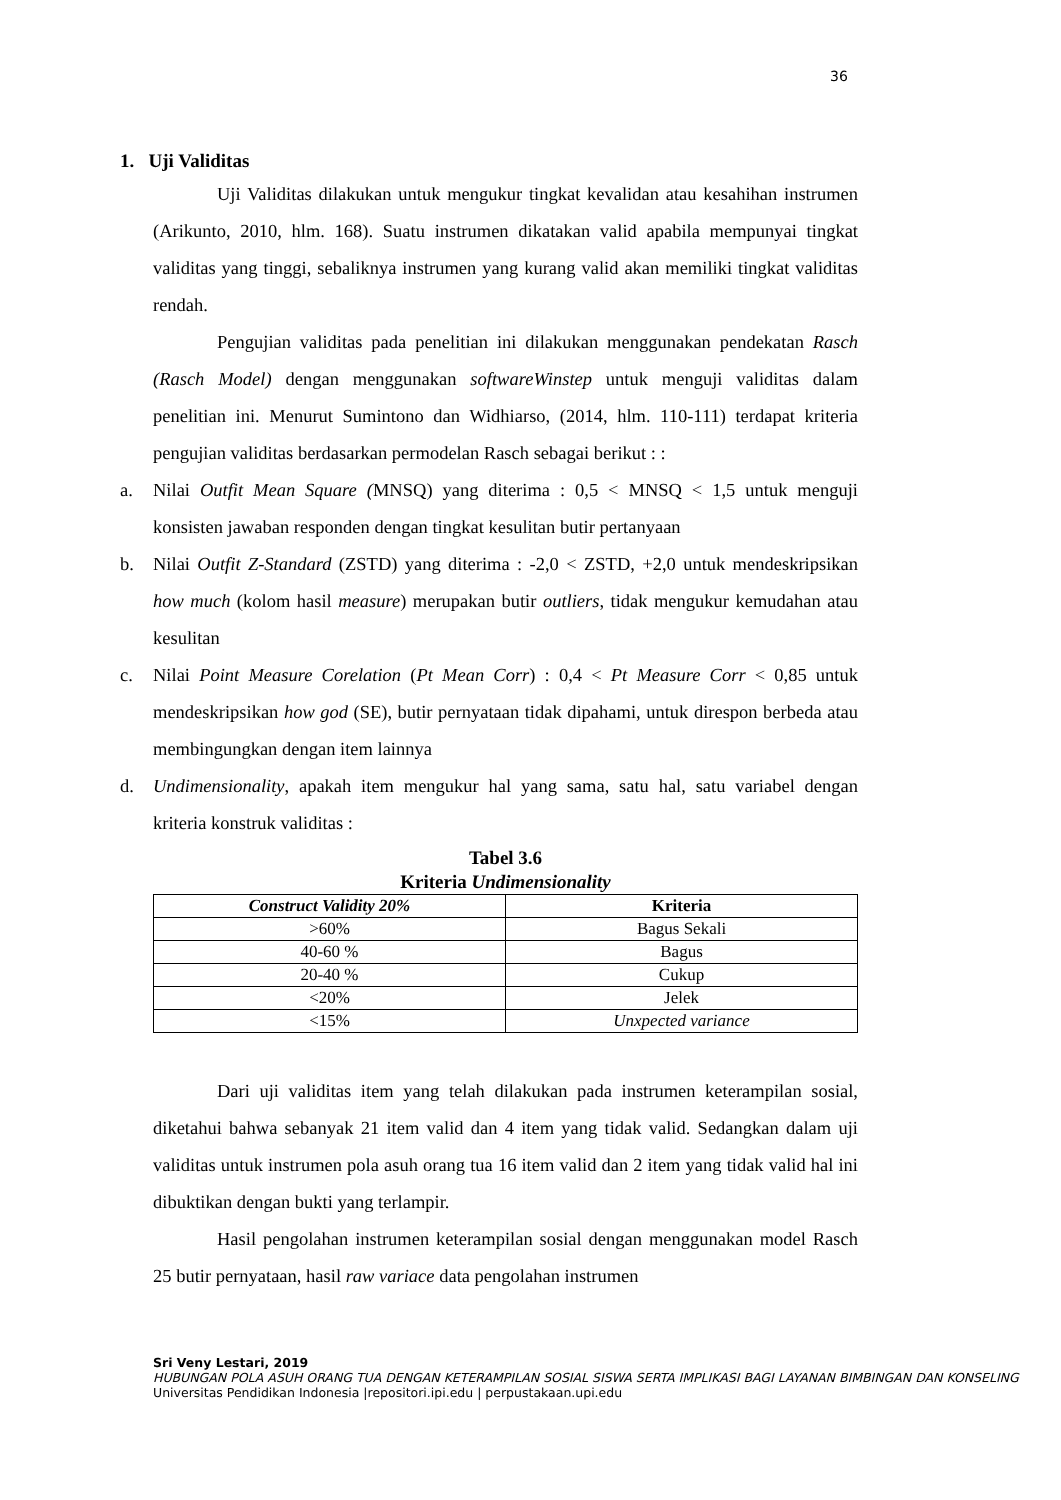36
1. Uji Validitas
Uji Validitas dilakukan untuk mengukur tingkat kevalidan atau kesahihan instrumen (Arikunto, 2010, hlm. 168). Suatu instrumen dikatakan valid apabila mempunyai tingkat validitas yang tinggi, sebaliknya instrumen yang kurang valid akan memiliki tingkat validitas rendah.
Pengujian validitas pada penelitian ini dilakukan menggunakan pendekatan Rasch (Rasch Model) dengan menggunakan softwareWinstep untuk menguji validitas dalam penelitian ini. Menurut Sumintono dan Widhiarso, (2014, hlm. 110-111) terdapat kriteria pengujian validitas berdasarkan permodelan Rasch sebagai berikut : :
a. Nilai Outfit Mean Square (MNSQ) yang diterima : 0,5 < MNSQ < 1,5 untuk menguji konsisten jawaban responden dengan tingkat kesulitan butir pertanyaan
b. Nilai Outfit Z-Standard (ZSTD) yang diterima : -2,0 < ZSTD, +2,0 untuk mendeskripsikan how much (kolom hasil measure) merupakan butir outliers, tidak mengukur kemudahan atau kesulitan
c. Nilai Point Measure Corelation (Pt Mean Corr) : 0,4 < Pt Measure Corr < 0,85 untuk mendeskripsikan how god (SE), butir pernyataan tidak dipahami, untuk direspon berbeda atau membingungkan dengan item lainnya
d. Undimensionality, apakah item mengukur hal yang sama, satu hal, satu variabel dengan kriteria konstruk validitas :
Tabel 3.6
Kriteria Undimensionality
| Construct Validity 20% | Kriteria |
| --- | --- |
| >60% | Bagus Sekali |
| 40-60 % | Bagus |
| 20-40 % | Cukup |
| <20% | Jelek |
| <15% | Unxpected variance |
Dari uji validitas item yang telah dilakukan pada instrumen keterampilan sosial, diketahui bahwa sebanyak 21 item valid dan 4 item yang tidak valid. Sedangkan dalam uji validitas untuk instrumen pola asuh orang tua 16 item valid dan 2 item yang tidak valid hal ini dibuktikan dengan bukti yang terlampir.
Hasil pengolahan instrumen keterampilan sosial dengan menggunakan model Rasch 25 butir pernyataan, hasil raw variace data pengolahan instrumen
Sri Veny Lestari, 2019
HUBUNGAN POLA ASUH ORANG TUA DENGAN KETERAMPILAN SOSIAL SISWA SERTA IMPLIKASI BAGI LAYANAN BIMBINGAN DAN KONSELING
Universitas Pendidikan Indonesia |repositori.ipi.edu | perpustakaan.upi.edu